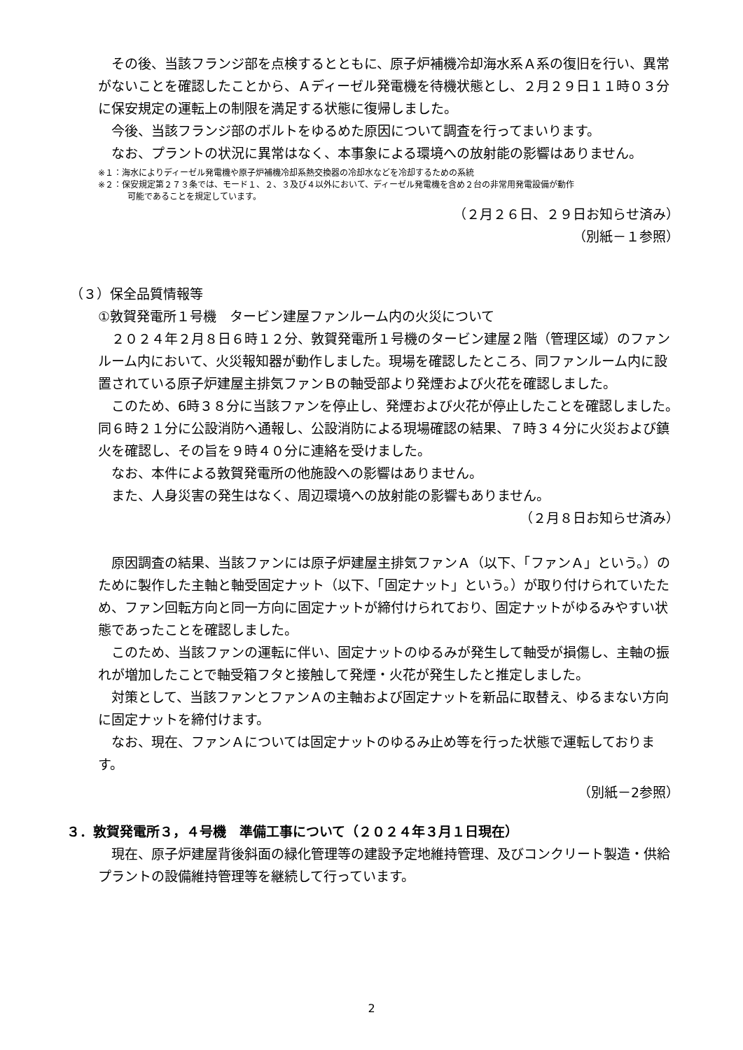その後、当該フランジ部を点検するとともに、原子炉補機冷却海水系Ａ系の復旧を行い、異常がないことを確認したことから、Ａディーゼル発電機を待機状態とし、２月２９日１１時０３分に保安規定の運転上の制限を満足する状態に復帰しました。
今後、当該フランジ部のボルトをゆるめた原因について調査を行ってまいります。
なお、プラントの状況に異常はなく、本事象による環境への放射能の影響はありません。
※１：海水によりディーゼル発電機や原子炉補機冷却系熱交換器の冷却水などを冷却するための系統
※２：保安規定第２７３条では、モード１、２、３及び４以外において、ディーゼル発電機を含め２台の非常用発電設備が動作
可能であることを規定しています。
（２月２６日、２９日お知らせ済み）
（別紙－１参照）
（３）保全品質情報等
①敦賀発電所１号機　タービン建屋ファンルーム内の火災について
２０２４年２月８日６時１２分、敦賀発電所１号機のタービン建屋２階（管理区域）のファンルーム内において、火災報知器が動作しました。現場を確認したところ、同ファンルーム内に設置されている原子炉建屋主排気ファンＢの軸受部より発煙および火花を確認しました。
このため、6時３８分に当該ファンを停止し、発煙および火花が停止したことを確認しました。同６時２１分に公設消防へ通報し、公設消防による現場確認の結果、７時３４分に火災および鎮火を確認し、その旨を９時４０分に連絡を受けました。
なお、本件による敦賀発電所の他施設への影響はありません。
また、人身災害の発生はなく、周辺環境への放射能の影響もありません。
（２月８日お知らせ済み）
原因調査の結果、当該ファンには原子炉建屋主排気ファンＡ（以下、「ファンＡ」という。）のために製作した主軸と軸受固定ナット（以下、「固定ナット」という。）が取り付けられていたため、ファン回転方向と同一方向に固定ナットが締付けられており、固定ナットがゆるみやすい状態であったことを確認しました。
このため、当該ファンの運転に伴い、固定ナットのゆるみが発生して軸受が損傷し、主軸の振れが増加したことで軸受箱フタと接触して発煙・火花が発生したと推定しました。
対策として、当該ファンとファンＡの主軸および固定ナットを新品に取替え、ゆるまない方向に固定ナットを締付けます。
なお、現在、ファンＡについては固定ナットのゆるみ止め等を行った状態で運転しております。
（別紙－2参照）
３．敦賀発電所３，４号機　準備工事について（２０２４年３月１日現在）
現在、原子炉建屋背後斜面の緑化管理等の建設予定地維持管理、及びコンクリート製造・供給プラントの設備維持管理等を継続して行っています。
2